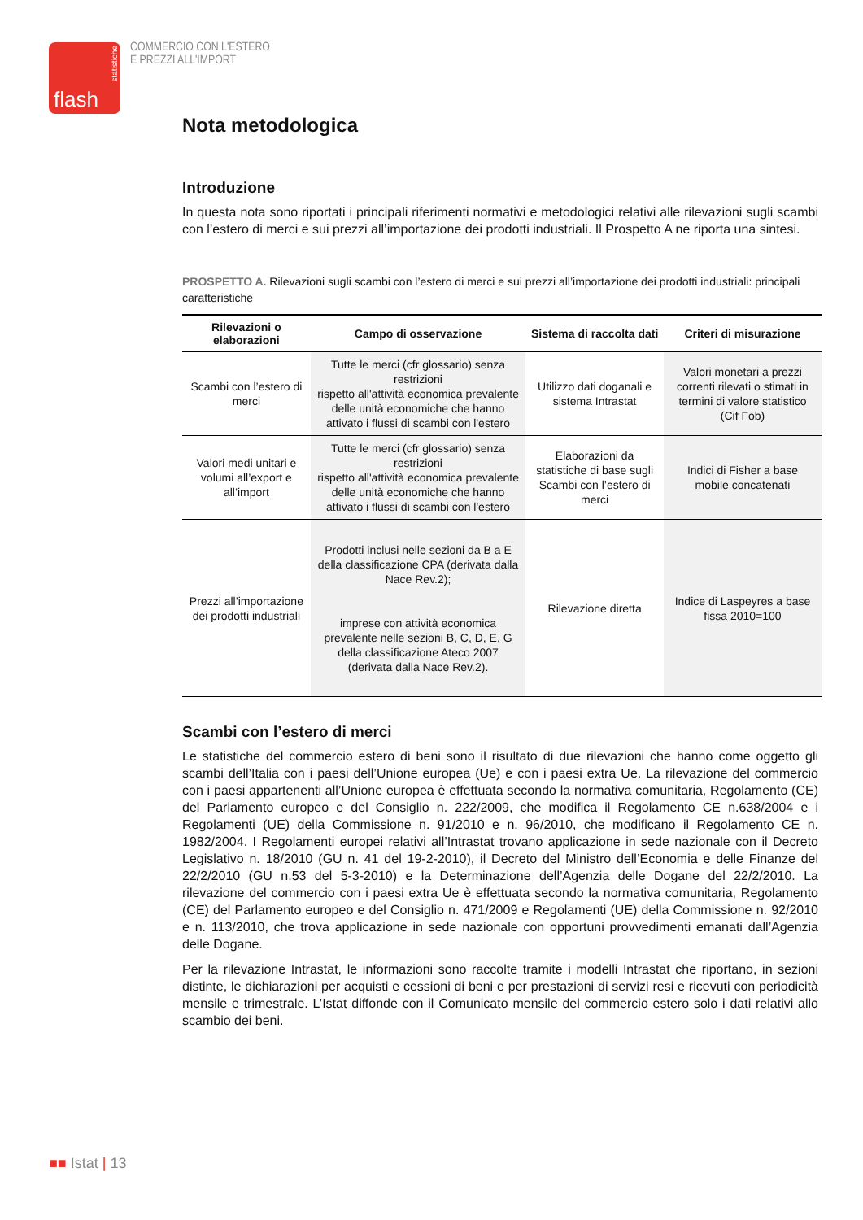statistiche
flash
COMMERCIO CON L'ESTERO
E PREZZI ALL'IMPORT
Nota metodologica
Introduzione
In questa nota sono riportati i principali riferimenti normativi e metodologici relativi alle rilevazioni sugli scambi con l’estero di merci e sui prezzi all’importazione dei prodotti industriali. Il Prospetto A ne riporta una sintesi.
PROSPETTO A. Rilevazioni sugli scambi con l’estero di merci e sui prezzi all’importazione dei prodotti industriali: principali caratteristiche
| Rilevazioni o elaborazioni | Campo di osservazione | Sistema di raccolta dati | Criteri di misurazione |
| --- | --- | --- | --- |
| Scambi con l’estero di merci | Tutte le merci (cfr glossario) senza restrizioni rispetto all'attività economica prevalente delle unità economiche che hanno attivato i flussi di scambi con l'estero | Utilizzo dati doganali e sistema Intrastat | Valori monetari a prezzi correnti rilevati o stimati in termini di valore statistico (Cif Fob) |
| Valori medi unitari e volumi all’export e all’import | Tutte le merci (cfr glossario) senza restrizioni rispetto all'attività economica prevalente delle unità economiche che hanno attivato i flussi di scambi con l'estero | Elaborazioni da statistiche di base sugli Scambi con l’estero di merci | Indici di Fisher a base mobile concatenati |
| Prezzi all’importazione dei prodotti industriali | Prodotti inclusi nelle sezioni da B a E della classificazione CPA (derivata dalla Nace Rev.2); imprese con attività economica prevalente nelle sezioni B, C, D, E, G della classificazione Ateco 2007 (derivata dalla Nace Rev.2). | Rilevazione diretta | Indice di Laspeyres a base fissa 2010=100 |
Scambi con l’estero di merci
Le statistiche del commercio estero di beni sono il risultato di due rilevazioni che hanno come oggetto gli scambi dell’Italia con i paesi dell’Unione europea (Ue) e con i paesi extra Ue. La rilevazione del commercio con i paesi appartenenti all’Unione europea è effettuata secondo la normativa comunitaria, Regolamento (CE) del Parlamento europeo e del Consiglio n. 222/2009, che modifica il Regolamento CE n.638/2004 e i Regolamenti (UE) della Commissione n. 91/2010 e n. 96/2010, che modificano il Regolamento CE n. 1982/2004. I Regolamenti europei relativi all’Intrastat trovano applicazione in sede nazionale con il Decreto Legislativo n. 18/2010 (GU n. 41 del 19-2-2010), il Decreto del Ministro dell’Economia e delle Finanze del 22/2/2010 (GU n.53 del 5-3-2010) e la Determinazione dell’Agenzia delle Dogane del 22/2/2010. La rilevazione del commercio con i paesi extra Ue è effettuata secondo la normativa comunitaria, Regolamento (CE) del Parlamento europeo e del Consiglio n. 471/2009 e Regolamenti (UE) della Commissione n. 92/2010 e n. 113/2010, che trova applicazione in sede nazionale con opportuni provvedimenti emanati dall’Agenzia delle Dogane.
Per la rilevazione Intrastat, le informazioni sono raccolte tramite i modelli Intrastat che riportano, in sezioni distinte, le dichiarazioni per acquisti e cessioni di beni e per prestazioni di servizi resi e ricevuti con periodicità mensile e trimestrale. L’Istat diffonde con il Comunicato mensile del commercio estero solo i dati relativi allo scambio dei beni.
■■ Istat | 13